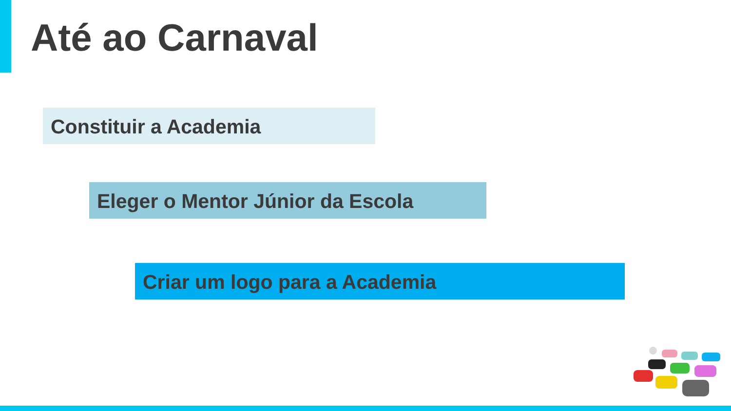Até ao Carnaval
Constituir a Academia
Eleger o Mentor Júnior da Escola
Criar um logo para a Academia